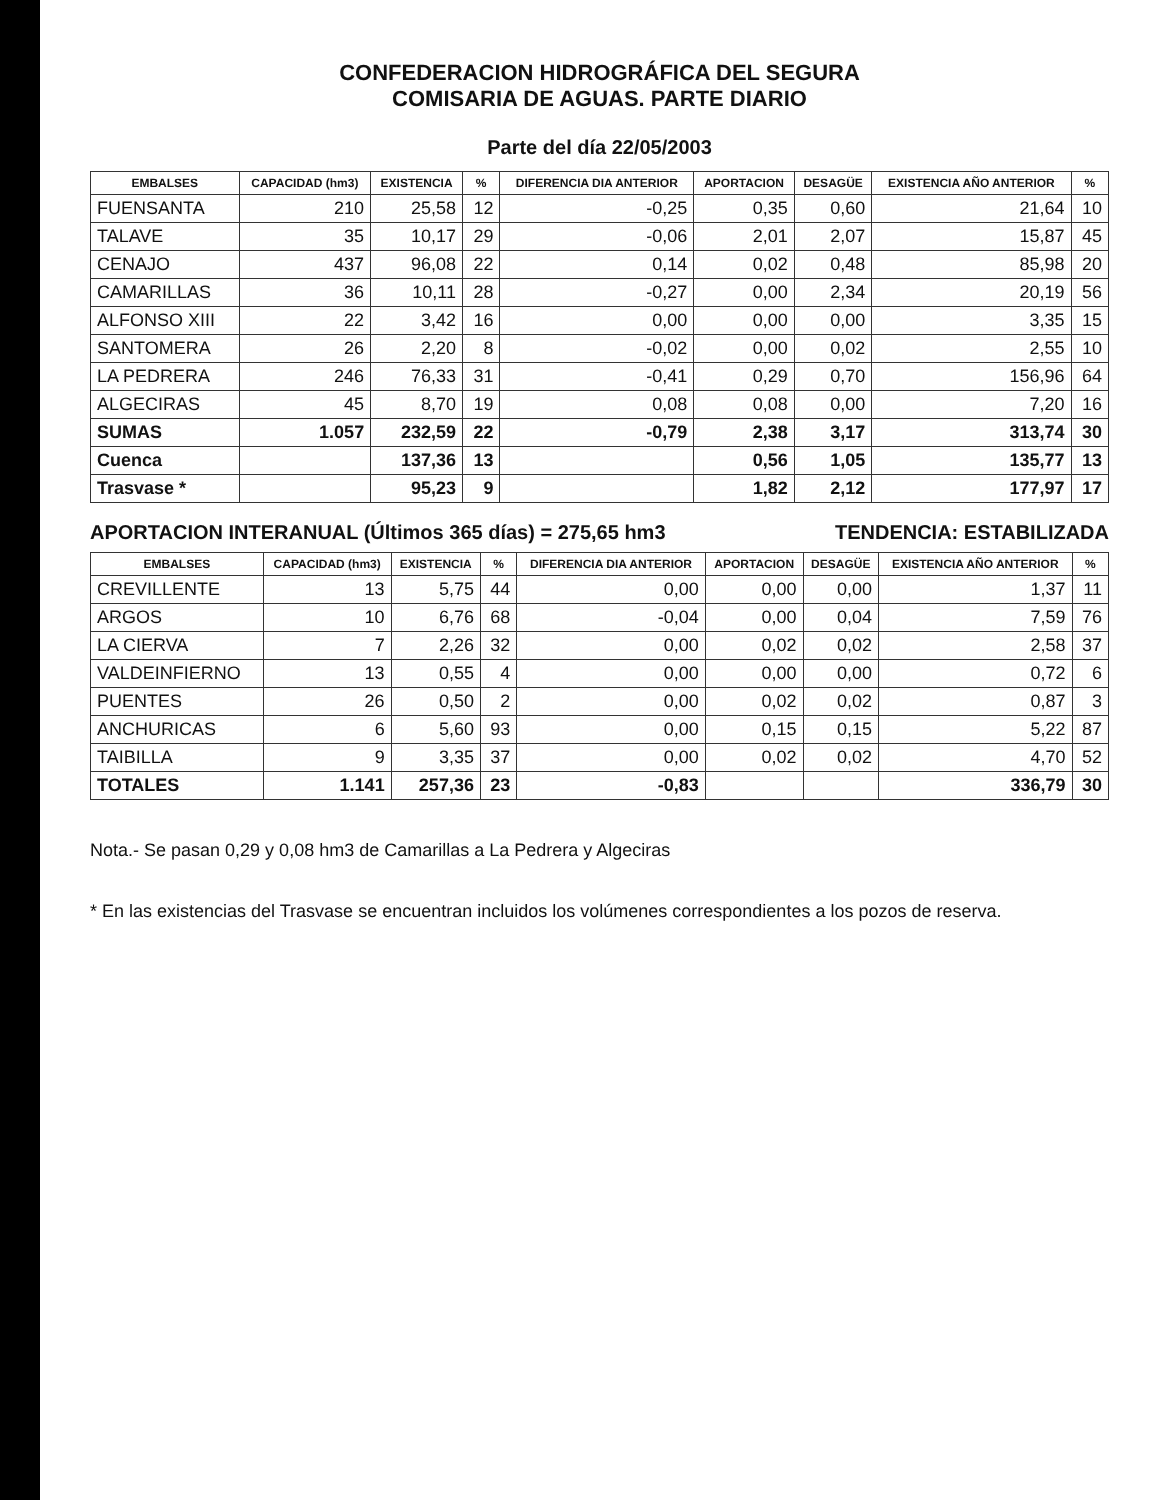CONFEDERACION HIDROGRÁFICA DEL SEGURA
COMISARIA DE AGUAS. PARTE DIARIO
Parte del día 22/05/2003
| EMBALSES | CAPACIDAD (hm3) | EXISTENCIA | % | DIFERENCIA DIA ANTERIOR | APORTACION | DESAGÜE | EXISTENCIA AÑO ANTERIOR | % |
| --- | --- | --- | --- | --- | --- | --- | --- | --- |
| FUENSANTA | 210 | 25,58 | 12 | -0,25 | 0,35 | 0,60 | 21,64 | 10 |
| TALAVE | 35 | 10,17 | 29 | -0,06 | 2,01 | 2,07 | 15,87 | 45 |
| CENAJO | 437 | 96,08 | 22 | 0,14 | 0,02 | 0,48 | 85,98 | 20 |
| CAMARILLAS | 36 | 10,11 | 28 | -0,27 | 0,00 | 2,34 | 20,19 | 56 |
| ALFONSO XIII | 22 | 3,42 | 16 | 0,00 | 0,00 | 0,00 | 3,35 | 15 |
| SANTOMERA | 26 | 2,20 | 8 | -0,02 | 0,00 | 0,02 | 2,55 | 10 |
| LA PEDRERA | 246 | 76,33 | 31 | -0,41 | 0,29 | 0,70 | 156,96 | 64 |
| ALGECIRAS | 45 | 8,70 | 19 | 0,08 | 0,08 | 0,00 | 7,20 | 16 |
| SUMAS | 1.057 | 232,59 | 22 | -0,79 | 2,38 | 3,17 | 313,74 | 30 |
| Cuenca | | 137,36 | 13 | | 0,56 | 1,05 | 135,77 | 13 |
| Trasvase * | | 95,23 | 9 | | 1,82 | 2,12 | 177,97 | 17 |
APORTACION INTERANUAL (Últimos 365 días) = 275,65 hm3 TENDENCIA: ESTABILIZADA
| EMBALSES | CAPACIDAD (hm3) | EXISTENCIA | % | DIFERENCIA DIA ANTERIOR | APORTACION | DESAGÜE | EXISTENCIA AÑO ANTERIOR | % |
| --- | --- | --- | --- | --- | --- | --- | --- | --- |
| CREVILLENTE | 13 | 5,75 | 44 | 0,00 | 0,00 | 0,00 | 1,37 | 11 |
| ARGOS | 10 | 6,76 | 68 | -0,04 | 0,00 | 0,04 | 7,59 | 76 |
| LA CIERVA | 7 | 2,26 | 32 | 0,00 | 0,02 | 0,02 | 2,58 | 37 |
| VALDEINFIERNO | 13 | 0,55 | 4 | 0,00 | 0,00 | 0,00 | 0,72 | 6 |
| PUENTES | 26 | 0,50 | 2 | 0,00 | 0,02 | 0,02 | 0,87 | 3 |
| ANCHURICAS | 6 | 5,60 | 93 | 0,00 | 0,15 | 0,15 | 5,22 | 87 |
| TAIBILLA | 9 | 3,35 | 37 | 0,00 | 0,02 | 0,02 | 4,70 | 52 |
| TOTALES | 1.141 | 257,36 | 23 | -0,83 | | | 336,79 | 30 |
Nota.- Se pasan 0,29 y 0,08 hm3 de Camarillas a La Pedrera y Algeciras
* En las existencias del Trasvase se encuentran incluidos los volúmenes correspondientes a los pozos de reserva.